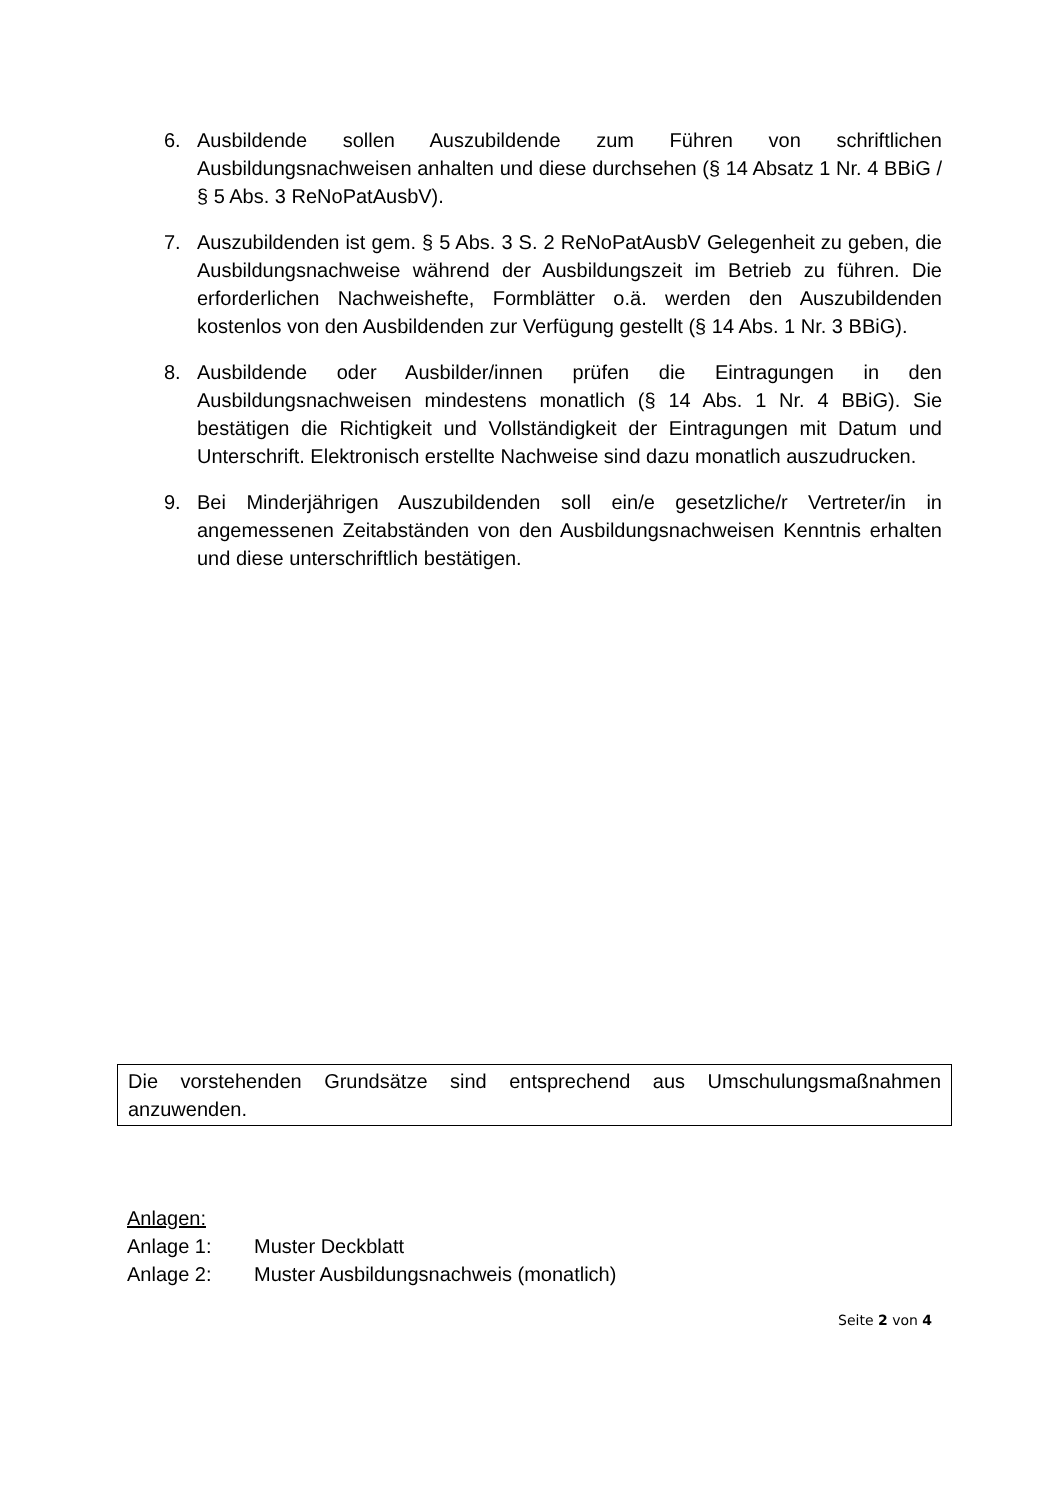6. Ausbildende sollen Auszubildende zum Führen von schriftlichen Ausbildungsnachweisen anhalten und diese durchsehen (§ 14 Absatz 1 Nr. 4 BBiG / § 5 Abs. 3 ReNoPatAusbV).
7. Auszubildenden ist gem. § 5 Abs. 3 S. 2 ReNoPatAusbV Gelegenheit zu geben, die Ausbildungsnachweise während der Ausbildungszeit im Betrieb zu führen. Die erforderlichen Nachweishefte, Formblätter o.ä. werden den Auszubildenden kostenlos von den Ausbildenden zur Verfügung gestellt (§ 14 Abs. 1 Nr. 3 BBiG).
8. Ausbildende oder Ausbilder/innen prüfen die Eintragungen in den Ausbildungsnachweisen mindestens monatlich (§ 14 Abs. 1 Nr. 4 BBiG). Sie bestätigen die Richtigkeit und Vollständigkeit der Eintragungen mit Datum und Unterschrift. Elektronisch erstellte Nachweise sind dazu monatlich auszudrucken.
9. Bei Minderjährigen Auszubildenden soll ein/e gesetzliche/r Vertreter/in in angemessenen Zeitabständen von den Ausbildungsnachweisen Kenntnis erhalten und diese unterschriftlich bestätigen.
Die vorstehenden Grundsätze sind entsprechend aus Umschulungsmaßnahmen anzuwenden.
Anlagen:
Anlage 1: Muster Deckblatt
Anlage 2: Muster Ausbildungsnachweis (monatlich)
Seite 2 von 4